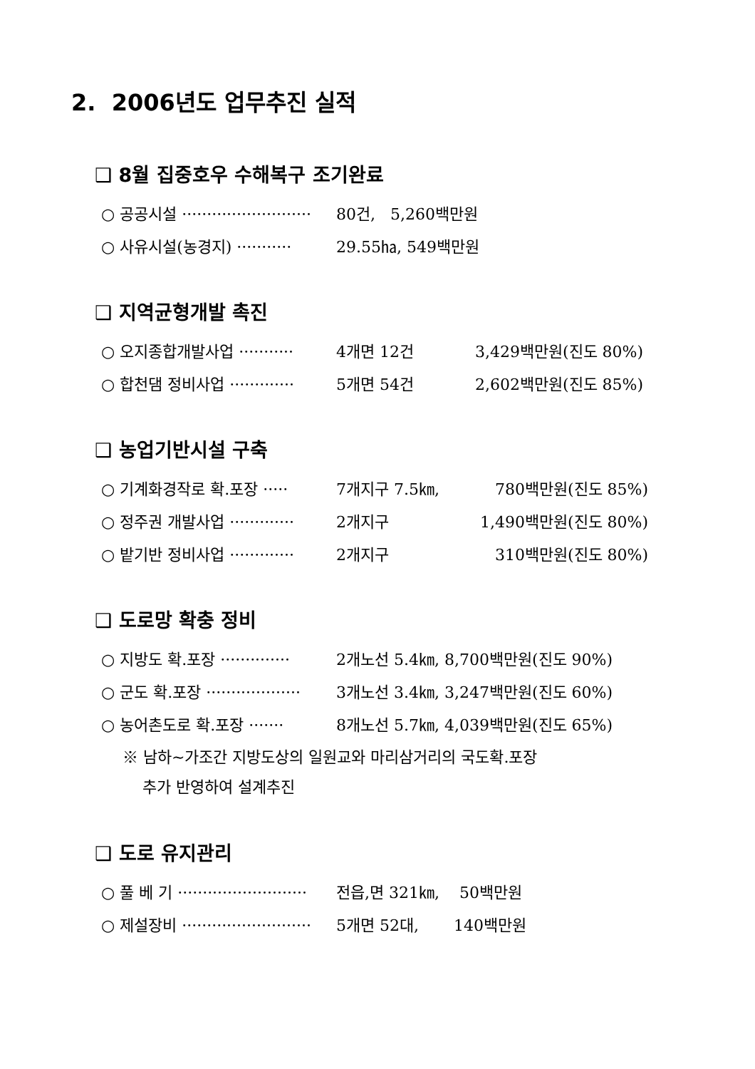2. 2006년도 업무추진 실적
❑ 8월 집중호우 수해복구 조기완료
○ 공공시설 ·························· 80건, 5,260백만원
○ 사유시설(농경지) ··········· 29.55㏊, 549백만원
❑ 지역균형개발 촉진
○ 오지종합개발사업 ··········· 4개면 12건 3,429백만원(진도 80%)
○ 합천댐 정비사업 ············· 5개면 54건 2,602백만원(진도 85%)
❑ 농업기반시설 구축
○ 기계화경작로 확.포장 ····· 7개지구 7.5㎞, 780백만원(진도 85%)
○ 정주권 개발사업 ············· 2개지구 1,490백만원(진도 80%)
○ 밭기반 정비사업 ············· 2개지구 310백만원(진도 80%)
❑ 도로망 확충 정비
○ 지방도 확.포장 ·············· 2개노선 5.4㎞, 8,700백만원(진도 90%)
○ 군도 확.포장 ··················· 3개노선 3.4㎞, 3,247백만원(진도 60%)
○ 농어촌도로 확.포장 ······· 8개노선 5.7㎞, 4,039백만원(진도 65%)
※ 남하~가조간 지방도상의 일원교와 마리삼거리의 국도확.포장
추가 반영하여 설계추진
❑ 도로 유지관리
○ 풀 베 기 ·························· 전읍,면 321㎞, 50백만원
○ 제설장비 ·························· 5개면 52대, 140백만원